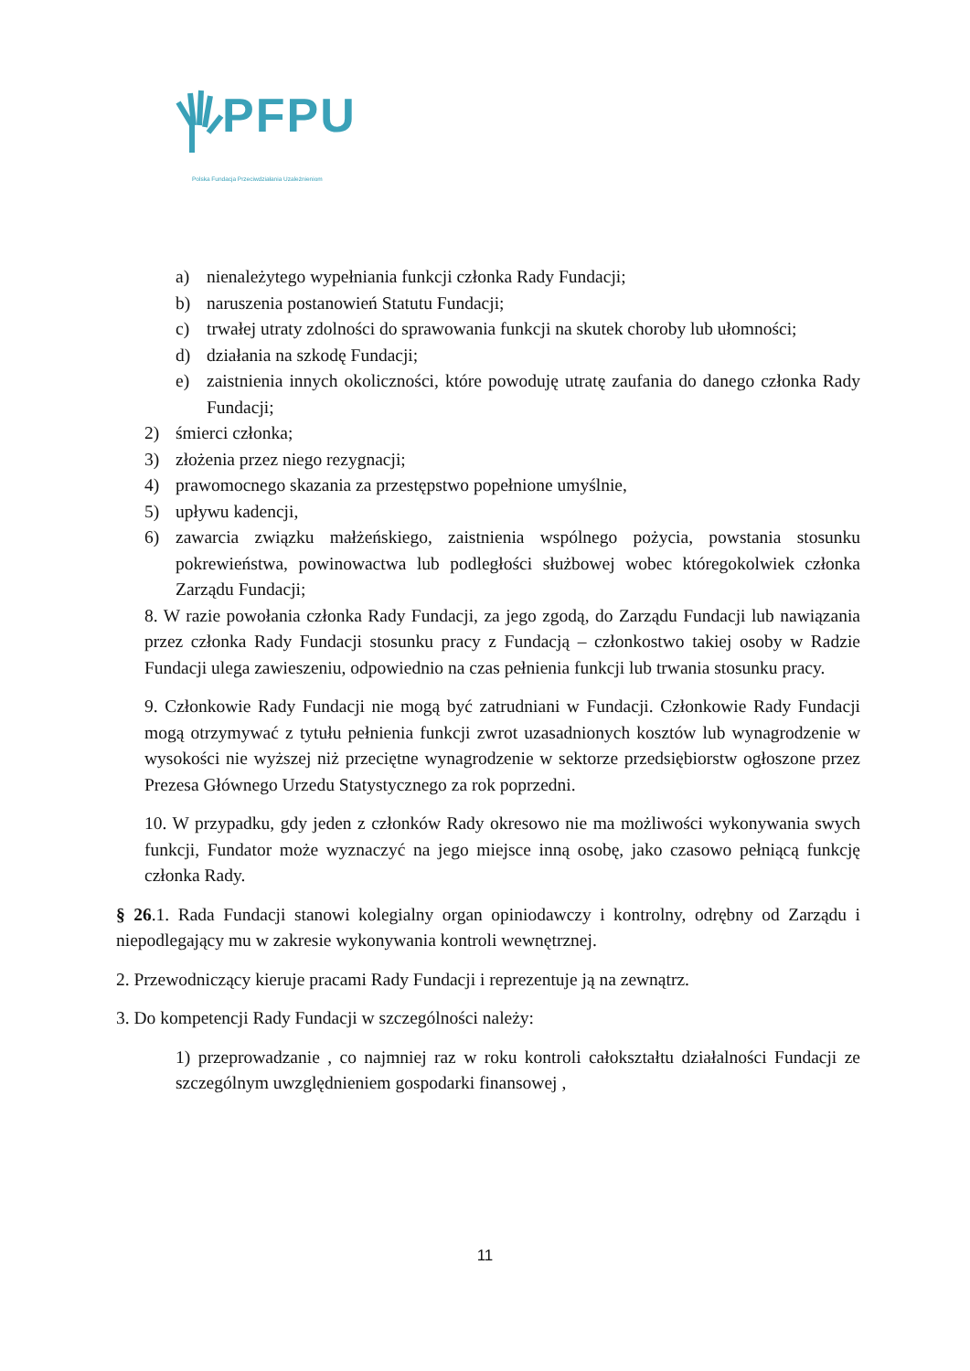PFPU
Polska Fundacja Przeciwdziałania Uzależnieniom
a) nienależytego wypełniania funkcji członka Rady Fundacji;
b) naruszenia postanowień Statutu Fundacji;
c) trwałej utraty zdolności do sprawowania funkcji na skutek choroby lub ułomności;
d) działania na szkodę Fundacji;
e) zaistnienia innych okoliczności, które powoduję utratę zaufania do danego członka Rady Fundacji;
2) śmierci członka;
3) złożenia przez niego rezygnacji;
4) prawomocnego skazania za przestępstwo popełnione umyślnie,
5) upływu kadencji,
6) zawarcia związku małżeńskiego, zaistnienia wspólnego pożycia, powstania stosunku pokrewieństwa, powinowactwa lub podległości służbowej wobec któregokolwiek członka Zarządu Fundacji;
8. W razie powołania członka Rady Fundacji, za jego zgodą, do Zarządu Fundacji lub nawiązania przez członka Rady Fundacji stosunku pracy z Fundacją – członkostwo takiej osoby w Radzie Fundacji ulega zawieszeniu, odpowiednio na czas pełnienia funkcji lub trwania stosunku pracy.
9. Członkowie Rady Fundacji nie mogą być zatrudniani w Fundacji. Członkowie Rady Fundacji mogą otrzymywać z tytułu pełnienia funkcji zwrot uzasadnionych kosztów lub wynagrodzenie w wysokości nie wyższej niż przeciętne wynagrodzenie w sektorze przedsiębiorstw ogłoszone przez Prezesa Głównego Urzedu Statystycznego za rok poprzedni.
10. W przypadku, gdy jeden z członków Rady okresowo nie ma możliwości wykonywania swych funkcji, Fundator może wyznaczyć na jego miejsce inną osobę, jako czasowo pełniącą funkcję członka Rady.
§ 26.1. Rada Fundacji stanowi kolegialny organ opiniodawczy i kontrolny, odrębny od Zarządu i niepodlegający mu w zakresie wykonywania kontroli wewnętrznej.
2. Przewodniczący kieruje pracami Rady Fundacji i reprezentuje ją na zewnątrz.
3. Do kompetencji Rady Fundacji w szczególności należy:
1) przeprowadzanie , co najmniej raz w roku kontroli całokształtu działalności Fundacji ze szczególnym uwzględnieniem gospodarki finansowej ,
11